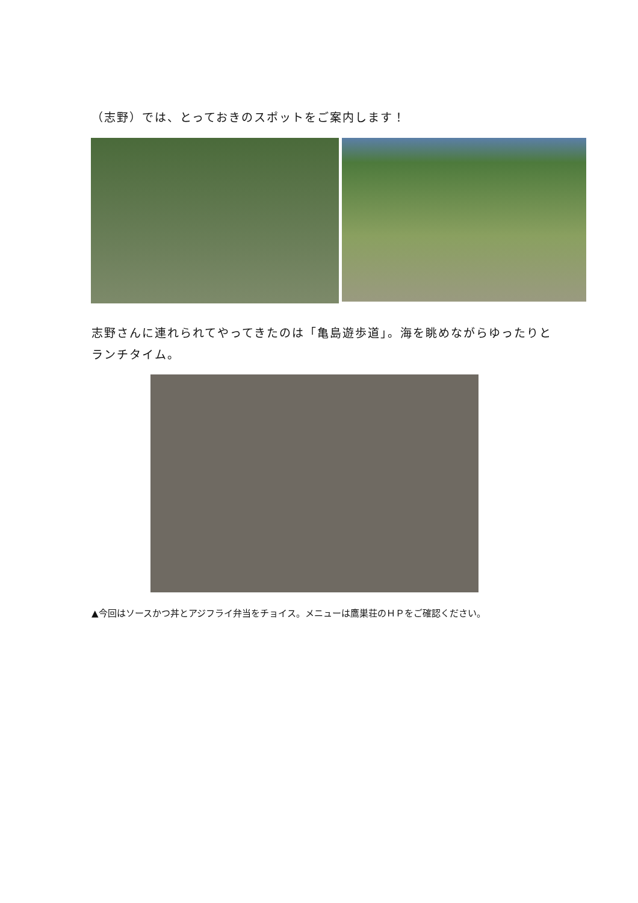（志野）では、とっておきのスポットをご案内します！
志野さんに連れられてやってきたのは「亀島遊歩道」。海を眺めながらゆったりとランチタイム。
▲今回はソースかつ丼とアジフライ弁当をチョイス。メニューは鷹巣荘のＨＰをご確認ください。